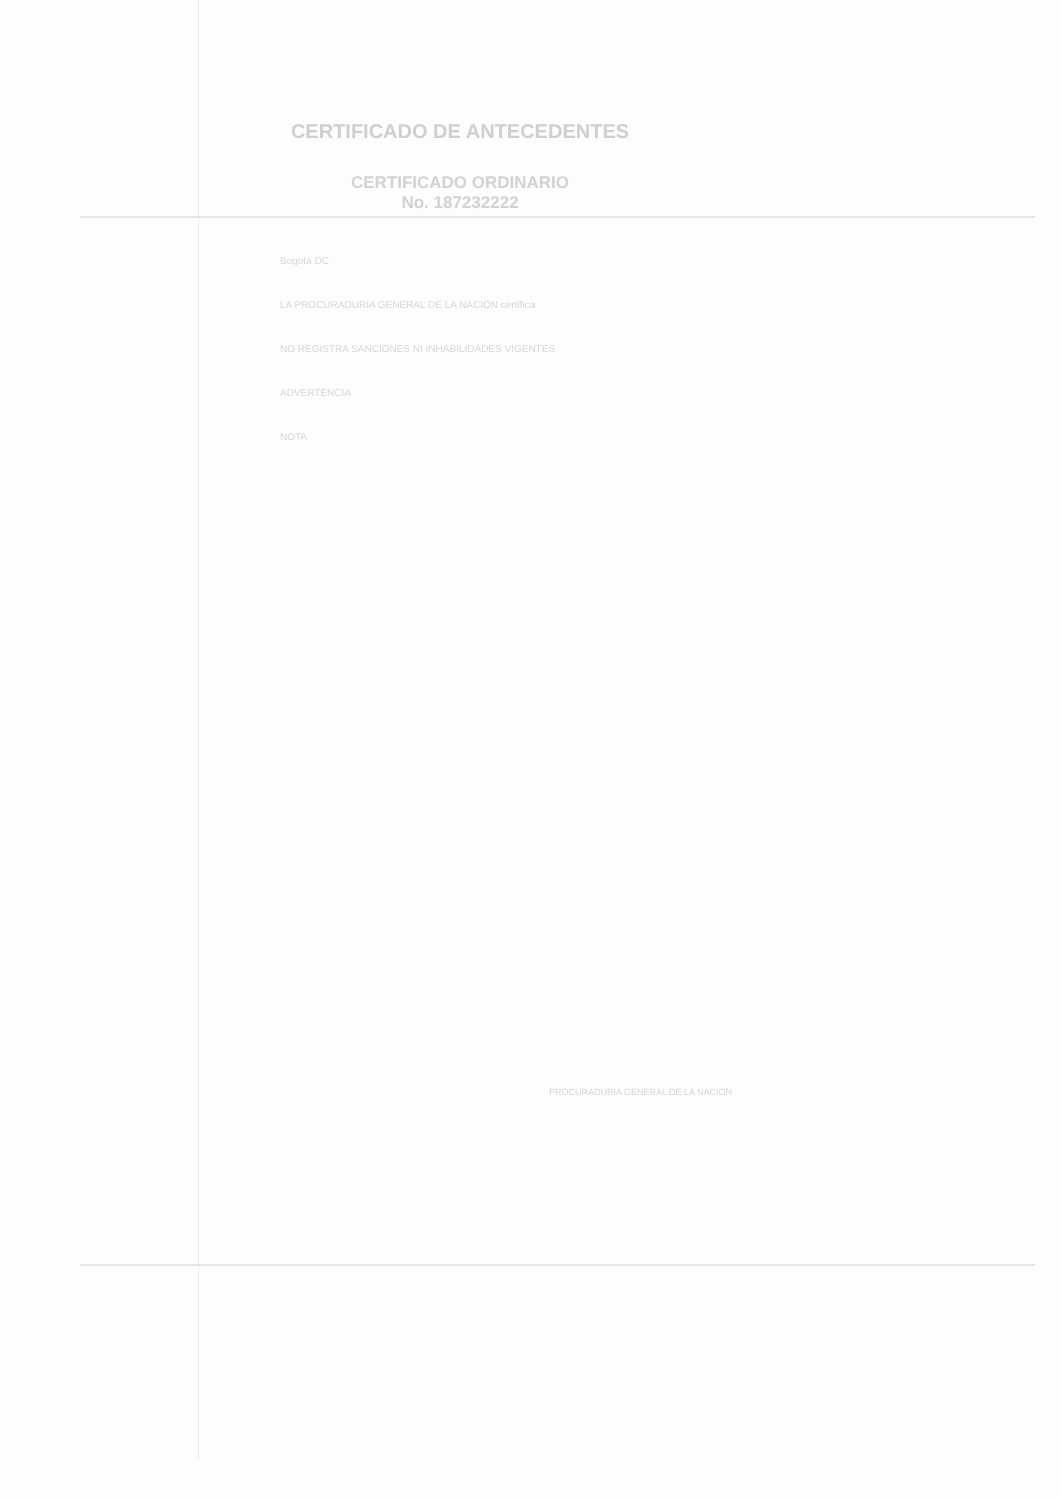CERTIFICADO DE ANTECEDENTES
CERTIFICADO ORDINARIO
No. 187232222
Bogotá DC
LA PROCURADURIA GENERAL DE LA NACION certifica
NO REGISTRA SANCIONES NI INHABILIDADES VIGENTES
ADVERTENCIA
NOTA
PROCURADURIA GENERAL DE LA NACION